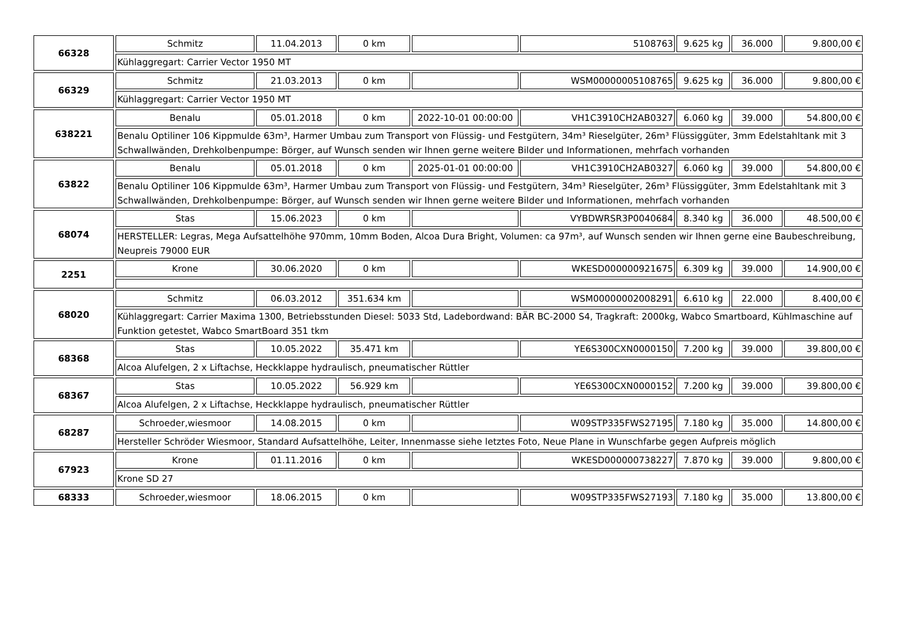| 66328 | Schmitz | 11.04.2013 | 0 km | | 5108763 | 9.625 kg | 36.000 | 9.800,00 € |
| | Kühlaggregart: Carrier Vector 1950 MT | | | | | | | |
| 66329 | Schmitz | 21.03.2013 | 0 km | | WSM00000005108765 | 9.625 kg | 36.000 | 9.800,00 € |
| | Kühlaggregart: Carrier Vector 1950 MT | | | | | | | |
| 638221 | Benalu | 05.01.2018 | 0 km | 2022-10-01 00:00:00 | VH1C3910CH2AB0327 | 6.060 kg | 39.000 | 54.800,00 € |
| | Benalu Optiliner 106 Kippmulde 63m³, Harmer Umbau zum Transport von Flüssig- und Festgütern, 34m³ Rieselgüter, 26m³ Flüssiggüter, 3mm Edelstahltank mit 3 Schwallwänden, Drehkolbenpumpe: Börger, auf Wunsch senden wir Ihnen gerne weitere Bilder und Informationen, mehrfach vorhanden | | | | | | | |
| 63822 | Benalu | 05.01.2018 | 0 km | 2025-01-01 00:00:00 | VH1C3910CH2AB0327 | 6.060 kg | 39.000 | 54.800,00 € |
| | Benalu Optiliner 106 Kippmulde 63m³, Harmer Umbau zum Transport von Flüssig- und Festgütern, 34m³ Rieselgüter, 26m³ Flüssiggüter, 3mm Edelstahltank mit 3 Schwallwänden, Drehkolbenpumpe: Börger, auf Wunsch senden wir Ihnen gerne weitere Bilder und Informationen, mehrfach vorhanden | | | | | | | |
| 68074 | Stas | 15.06.2023 | 0 km | | VYBDWRSR3P0040684 | 8.340 kg | 36.000 | 48.500,00 € |
| | HERSTELLER: Legras, Mega Aufsattelhöhe 970mm, 10mm Boden, Alcoa Dura Bright, Volumen: ca 97m³, auf Wunsch senden wir Ihnen gerne eine Baubeschreibung, Neupreis 79000 EUR | | | | | | | |
| 2251 | Krone | 30.06.2020 | 0 km | | WKESD000000921675 | 6.309 kg | 39.000 | 14.900,00 € |
| 68020 | Schmitz | 06.03.2012 | 351.634 km | | WSM00000002008291 | 6.610 kg | 22.000 | 8.400,00 € |
| | Kühlaggregart: Carrier Maxima 1300, Betriebsstunden Diesel: 5033 Std, Ladebordwand: BÄR BC-2000 S4, Tragkraft: 2000kg, Wabco Smartboard, Kühlmaschine auf Funktion getestet, Wabco SmartBoard 351 tkm | | | | | | | |
| 68368 | Stas | 10.05.2022 | 35.471 km | | YE6S300CXN0000150 | 7.200 kg | 39.000 | 39.800,00 € |
| | Alcoa Alufelgen, 2 x Liftachse, Heckklappe hydraulisch, pneumatischer Rüttler | | | | | | | |
| 68367 | Stas | 10.05.2022 | 56.929 km | | YE6S300CXN0000152 | 7.200 kg | 39.000 | 39.800,00 € |
| | Alcoa Alufelgen, 2 x Liftachse, Heckklappe hydraulisch, pneumatischer Rüttler | | | | | | | |
| 68287 | Schroeder,wiesmoor | 14.08.2015 | 0 km | | W09STP335FWS27195 | 7.180 kg | 35.000 | 14.800,00 € |
| | Hersteller Schröder Wiesmoor, Standard Aufsattelhöhe, Leiter, Innenmasse siehe letztes Foto, Neue Plane in Wunschfarbe gegen Aufpreis möglich | | | | | | | |
| 67923 | Krone | 01.11.2016 | 0 km | | WKESD000000738227 | 7.870 kg | 39.000 | 9.800,00 € |
| | Krone SD 27 | | | | | | | |
| 68333 | Schroeder,wiesmoor | 18.06.2015 | 0 km | | W09STP335FWS27193 | 7.180 kg | 35.000 | 13.800,00 € |